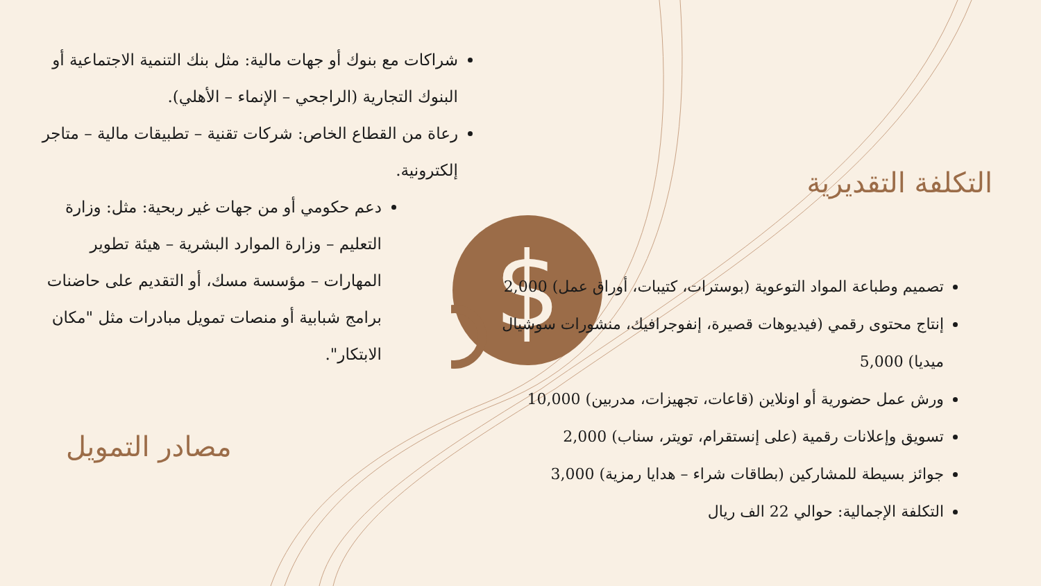شراكات مع بنوك أو جهات مالية: مثل بنك التنمية الاجتماعية أو البنوك التجارية (الراجحي – الإنماء – الأهلي).
رعاة من القطاع الخاص: شركات تقنية – تطبيقات مالية – متاجر إلكترونية.
دعم حكومي أو من جهات غير ربحية: مثل: وزارة التعليم – وزارة الموارد البشرية – هيئة تطوير المهارات – مؤسسة مسك، أو التقديم على حاضنات برامج شبابية أو منصات تمويل مبادرات مثل "مكان الابتكار".
مصادر التمويل
$
التكلفة التقديرية
تصميم وطباعة المواد التوعوية (بوسترات، كتيبات، أوراق عمل) 2,000
إنتاج محتوى رقمي (فيديوهات قصيرة، إنفوجرافيك، منشورات سوشيال ميديا) 5,000
ورش عمل حضورية أو اونلاين (قاعات، تجهيزات، مدربين) 10,000
تسويق وإعلانات رقمية (على إنستقرام، تويتر، سناب) 2,000
جوائز بسيطة للمشاركين (بطاقات شراء – هدايا رمزية) 3,000
التكلفة الإجمالية: حوالي 22 الف ريال